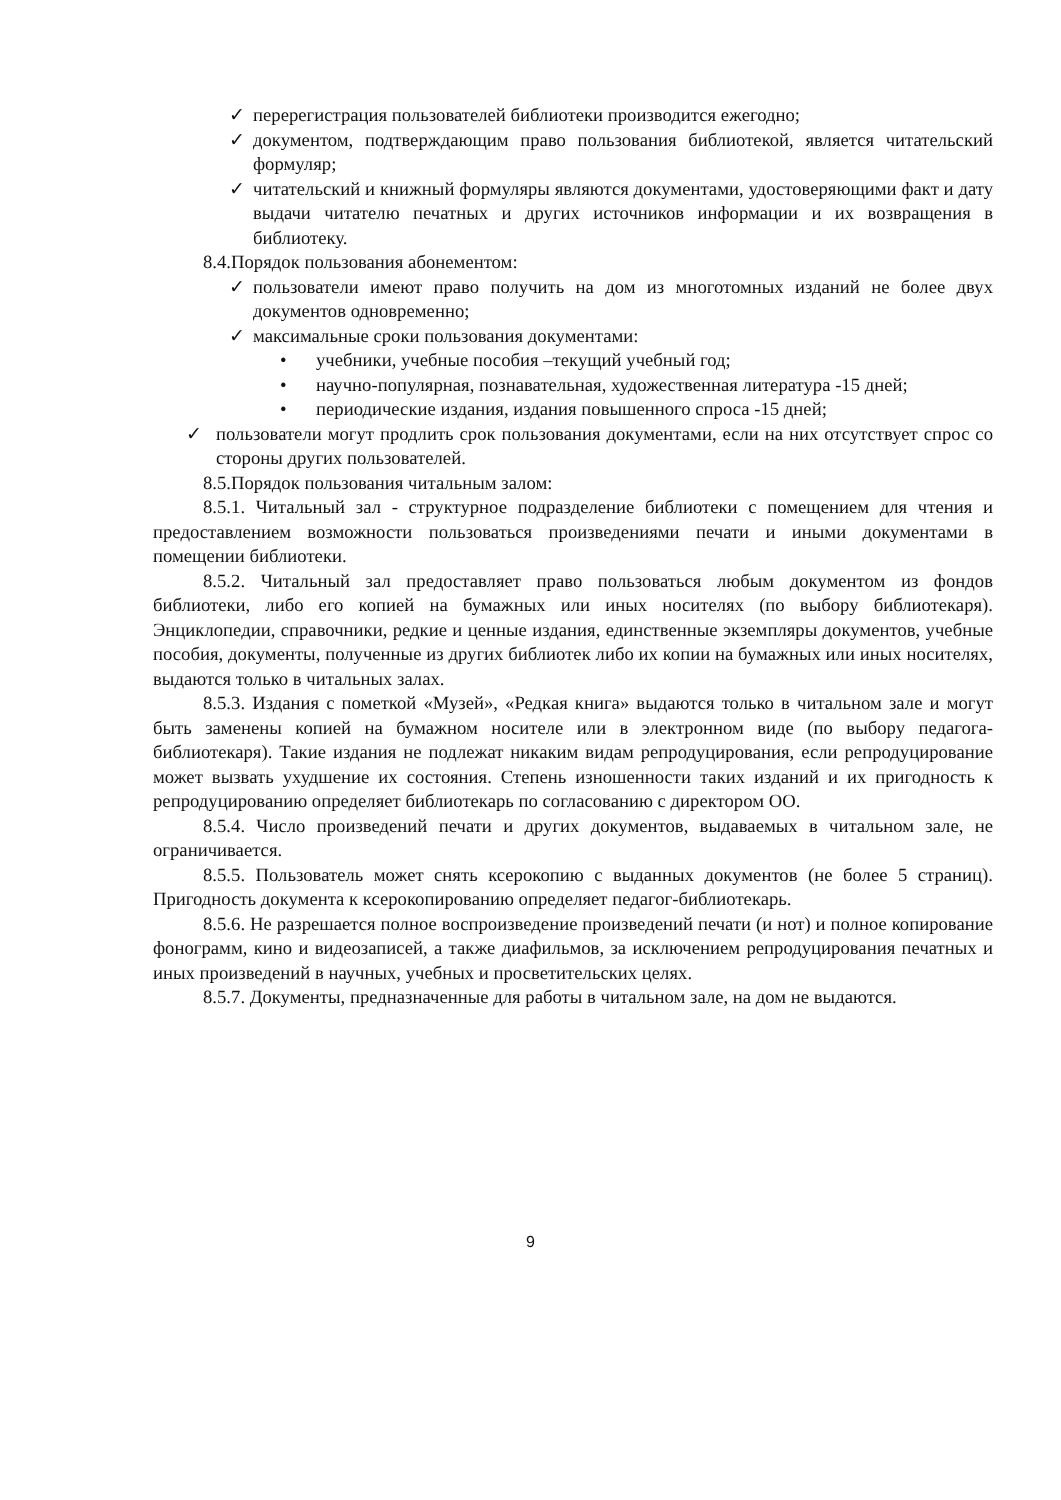✓ перерегистрация пользователей библиотеки производится ежегодно;
✓ документом, подтверждающим право пользования библиотекой, является читательский формуляр;
✓ читательский и книжный формуляры являются документами, удостоверяющими факт и дату выдачи читателю печатных и других источников информации и их возвращения в библиотеку.
8.4.Порядок пользования абонементом:
✓ пользователи имеют право получить на дом из многотомных изданий не более двух документов одновременно;
✓ максимальные сроки пользования документами:
• учебники, учебные пособия –текущий учебный год;
• научно-популярная, познавательная, художественная литература -15 дней;
• периодические издания, издания повышенного спроса -15 дней;
✓ пользователи могут продлить срок пользования документами, если на них отсутствует спрос со стороны других пользователей.
8.5.Порядок пользования читальным залом:
8.5.1. Читальный зал - структурное подразделение библиотеки с помещением для чтения и предоставлением возможности пользоваться произведениями печати и иными документами в помещении библиотеки.
8.5.2. Читальный зал предоставляет право пользоваться любым документом из фондов библиотеки, либо его копией на бумажных или иных носителях (по выбору библиотекаря). Энциклопедии, справочники, редкие и ценные издания, единственные экземпляры документов, учебные пособия, документы, полученные из других библиотек либо их копии на бумажных или иных носителях, выдаются только в читальных залах.
8.5.3. Издания с пометкой «Музей», «Редкая книга» выдаются только в читальном зале и могут быть заменены копией на бумажном носителе или в электронном виде (по выбору педагога-библиотекаря). Такие издания не подлежат никаким видам репродуцирования, если репродуцирование может вызвать ухудшение их состояния. Степень изношенности таких изданий и их пригодность к репродуцированию определяет библиотекарь по согласованию с директором ОО.
8.5.4. Число произведений печати и других документов, выдаваемых в читальном зале, не ограничивается.
8.5.5. Пользователь может снять ксерокопию с выданных документов (не более 5 страниц). Пригодность документа к ксерокопированию определяет педагог-библиотекарь.
8.5.6. Не разрешается полное воспроизведение произведений печати (и нот) и полное копирование фонограмм, кино и видеозаписей, а также диафильмов, за исключением репродуцирования печатных и иных произведений в научных, учебных и просветительских целях.
8.5.7. Документы, предназначенные для работы в читальном зале, на дом не выдаются.
9